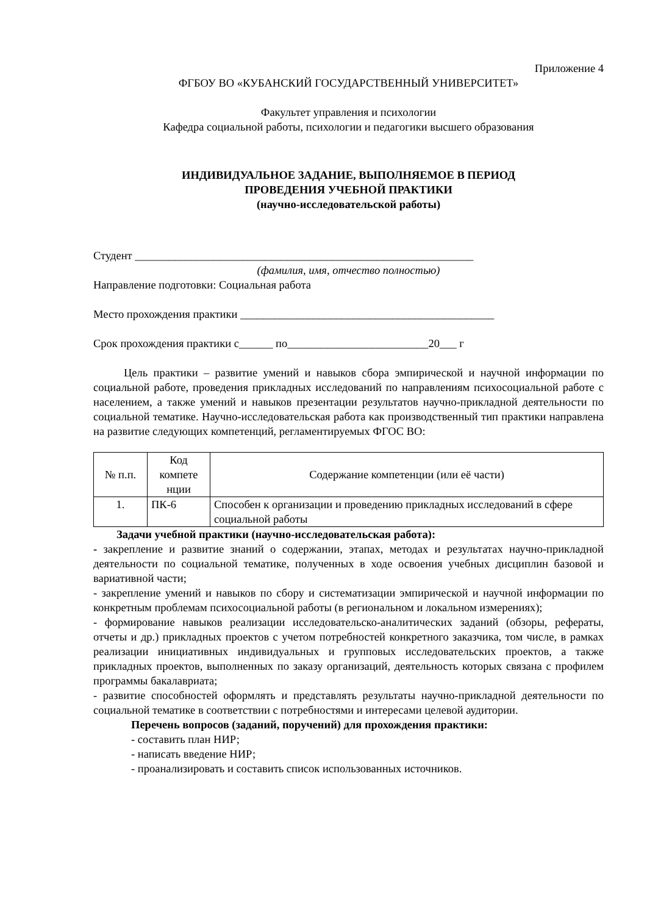Приложение 4
ФГБОУ ВО «КУБАНСКИЙ ГОСУДАРСТВЕННЫЙ УНИВЕРСИТЕТ»
Факультет управления и психологии
Кафедра социальной работы, психологии и педагогики высшего образования
ИНДИВИДУАЛЬНОЕ ЗАДАНИЕ, ВЫПОЛНЯЕМОЕ В ПЕРИОД
ПРОВЕДЕНИЯ УЧЕБНОЙ ПРАКТИКИ
(научно-исследовательской работы)
Студент ____________________________________________________________
(фамилия, имя, отчество полностью)
Направление подготовки: Социальная работа
Место прохождения практики _____________________________________________
Срок прохождения практики с______ по_________________________20___ г
Цель практики – развитие умений и навыков сбора эмпирической и научной информации по социальной работе, проведения прикладных исследований по направлениям психосоциальной работе с населением, а также умений и навыков презентации результатов научно-прикладной деятельности по социальной тематике. Научно-исследовательская работа как производственный тип практики направлена на развитие следующих компетенций, регламентируемых ФГОС ВО:
| № п.п. | Код компете нции | Содержание компетенции (или её части) |
| --- | --- | --- |
| 1. | ПК-6 | Способен к организации и проведению прикладных исследований в сфере социальной работы |
Задачи учебной практики (научно-исследовательская работа):
- закрепление и развитие знаний о содержании, этапах, методах и результатах научно-прикладной деятельности по социальной тематике, полученных в ходе освоения учебных дисциплин базовой и вариативной части;
- закрепление умений и навыков по сбору и систематизации эмпирической и научной информации по конкретным проблемам психосоциальной работы (в региональном и локальном измерениях);
- формирование навыков реализации исследовательско-аналитических заданий (обзоры, рефераты, отчеты и др.) прикладных проектов с учетом потребностей конкретного заказчика, том числе, в рамках реализации инициативных индивидуальных и групповых исследовательских проектов, а также прикладных проектов, выполненных по заказу организаций, деятельность которых связана с профилем программы бакалавриата;
- развитие способностей оформлять и представлять результаты научно-прикладной деятельности по социальной тематике в соответствии с потребностями и интересами целевой аудитории.
Перечень вопросов (заданий, поручений) для прохождения практики:
- составить план НИР;
- написать введение НИР;
- проанализировать и составить список использованных источников.